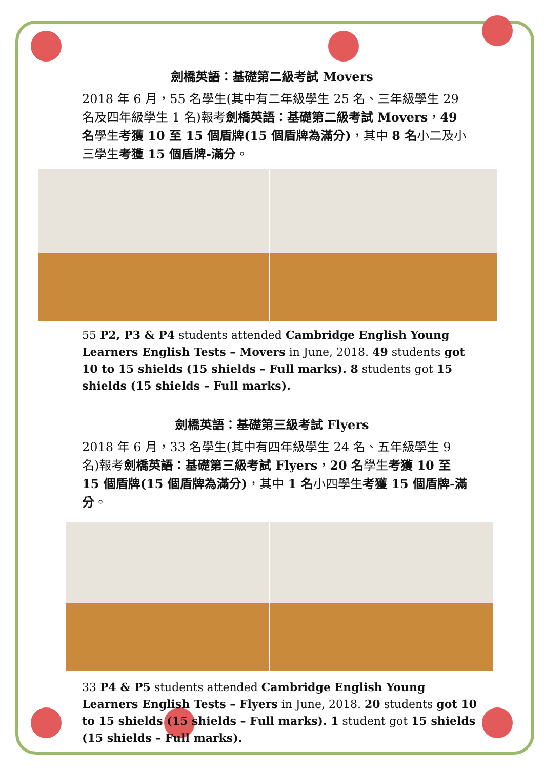劍橋英語：基礎第二級考試 Movers
2018 年 6 月，55 名學生(其中有二年級學生 25 名、三年級學生 29 名及四年級學生 1 名)報考劍橋英語：基礎第二級考試 Movers，49 名學生考獲 10 至 15 個盾牌(15 個盾牌為滿分)，其中 8 名小二及小三學生考獲 15 個盾牌-滿分。
55 P2, P3 & P4 students attended Cambridge English Young Learners English Tests – Movers in June, 2018. 49 students got 10 to 15 shields (15 shields – Full marks). 8 students got 15 shields (15 shields – Full marks).
劍橋英語：基礎第三級考試 Flyers
2018 年 6 月，33 名學生(其中有四年級學生 24 名、五年級學生 9 名)報考劍橋英語：基礎第三級考試 Flyers，20 名學生考獲 10 至 15 個盾牌(15 個盾牌為滿分)，其中 1 名小四學生考獲 15 個盾牌-滿分。
33 P4 & P5 students attended Cambridge English Young Learners English Tests – Flyers in June, 2018. 20 students got 10 to 15 shields (15 shields – Full marks). 1 student got 15 shields (15 shields – Full marks).